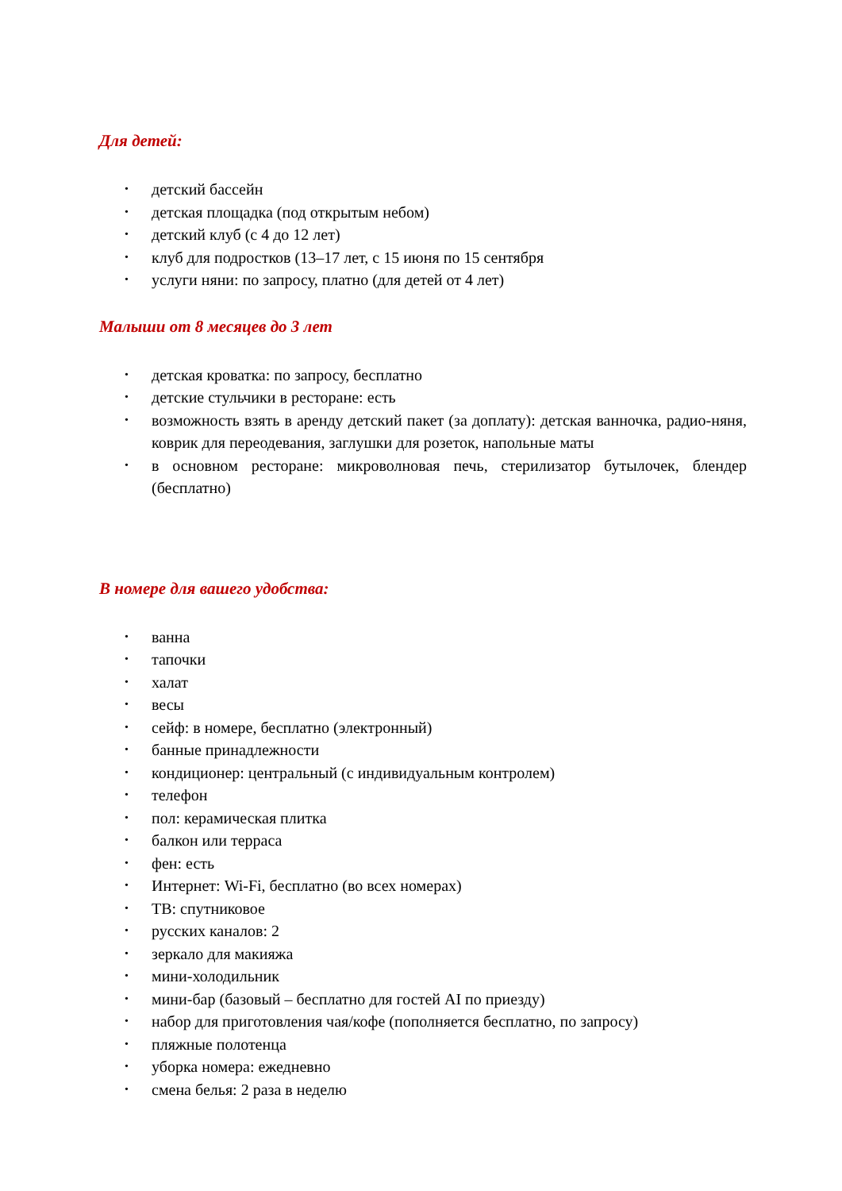Для детей:
• детский бассейн
• детская площадка (под открытым небом)
• детский клуб (с 4 до 12 лет)
• клуб для подростков (13–17 лет, с 15 июня по 15 сентября
• услуги няни: по запросу, платно (для детей от 4 лет)
Малыши от 8 месяцев до 3 лет
• детская кроватка: по запросу, бесплатно
• детские стульчики в ресторане: есть
• возможность взять в аренду детский пакет (за доплату): детская ванночка, радио-няня, коврик для переодевания, заглушки для розеток, напольные маты
• в основном ресторане: микроволновая печь, стерилизатор бутылочек, блендер (бесплатно)
В номере для вашего удобства:
• ванна
• тапочки
• халат
• весы
• сейф: в номере, бесплатно (электронный)
• банные принадлежности
• кондиционер: центральный (с индивидуальным контролем)
• телефон
• пол: керамическая плитка
• балкон или терраса
• фен: есть
• Интернет: Wi-Fi, бесплатно (во всех номерах)
• ТВ: спутниковое
• русских каналов: 2
• зеркало для макияжа
• мини-холодильник
• мини-бар (базовый – бесплатно для гостей AI по приезду)
• набор для приготовления чая/кофе (пополняется бесплатно, по запросу)
• пляжные полотенца
• уборка номера: ежедневно
• смена белья: 2 раза в неделю